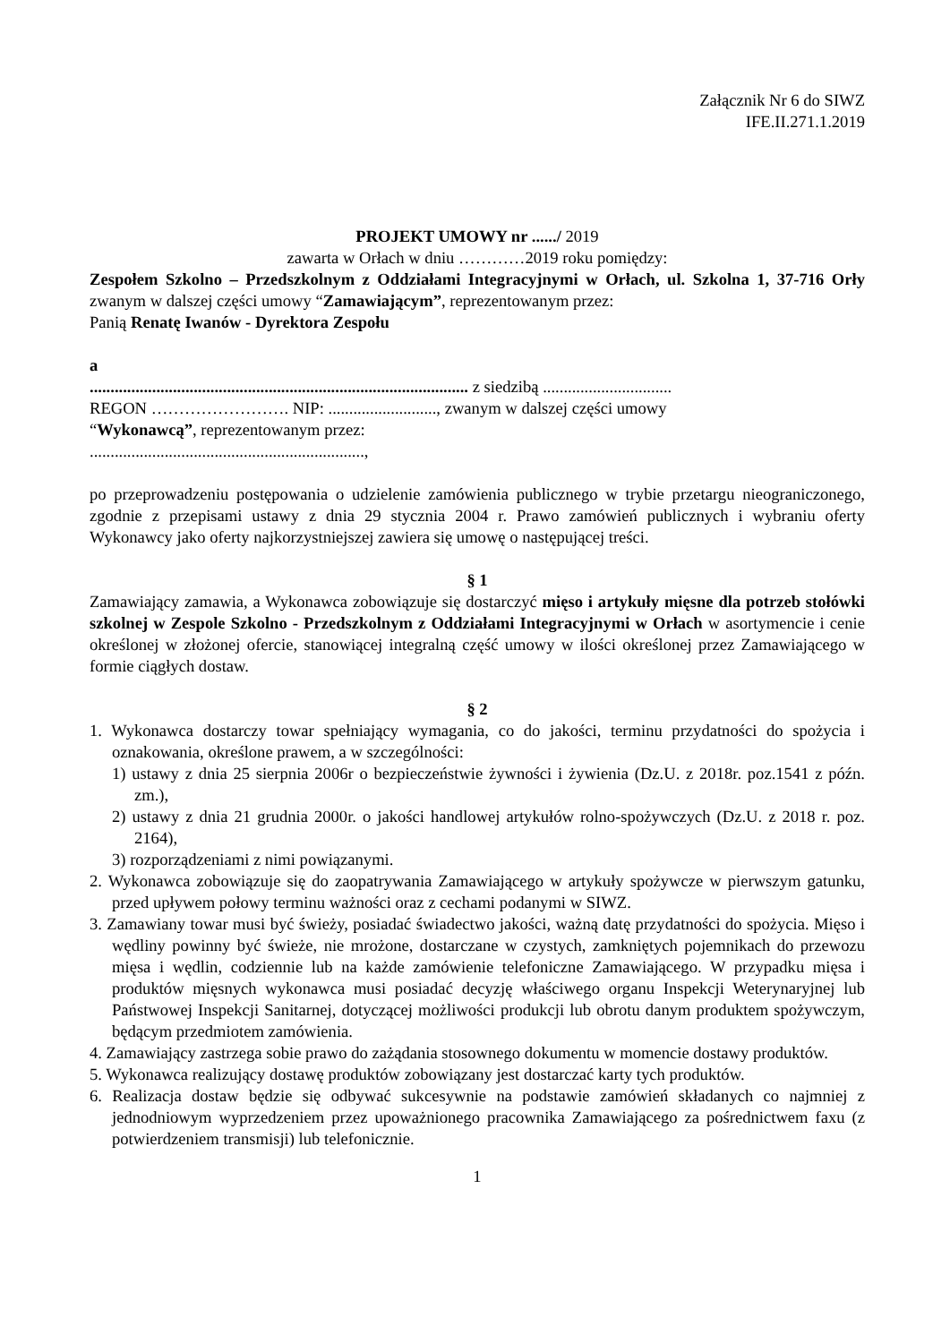Załącznik Nr 6 do SIWZ
IFE.II.271.1.2019
PROJEKT UMOWY nr ....../ 2019
zawarta w Orłach w dniu …………2019 roku pomiędzy:
Zespołem Szkolno – Przedszkolnym z Oddziałami Integracyjnymi w Orłach, ul. Szkolna 1, 37-716 Orły zwanym w dalszej części umowy “Zamawiającym”, reprezentowanym przez:
Panią Renatę Iwanów - Dyrektora Zespołu
a
........................................................................................... z siedzibą ...............................
REGON ……………………. NIP: .........................., zwanym w dalszej części umowy
“Wykonawcą”, reprezentowanym przez:
..................................................................,
po przeprowadzeniu postępowania o udzielenie zamówienia publicznego w trybie przetargu nieograniczonego, zgodnie z przepisami ustawy z dnia 29 stycznia 2004 r. Prawo zamówień publicznych i wybraniu oferty Wykonawcy jako oferty najkorzystniejszej zawiera się umowę o następującej treści.
§ 1
Zamawiający zamawia, a Wykonawca zobowiązuje się dostarczyć mięso i artykuły mięsne dla potrzeb stołówki szkolnej w Zespole Szkolno - Przedszkolnym z Oddziałami Integracyjnymi w Orłach w asortymencie i cenie określonej w złożonej ofercie, stanowiącej integralną część umowy w ilości określonej przez Zamawiającego w formie ciągłych dostaw.
§ 2
1. Wykonawca dostarczy towar spełniający wymagania, co do jakości, terminu przydatności do spożycia i oznakowania, określone prawem, a w szczególności:
1) ustawy z dnia 25 sierpnia 2006r o bezpieczeństwie żywności i żywienia (Dz.U. z 2018r. poz.1541 z późn. zm.),
2) ustawy z dnia 21 grudnia 2000r. o jakości handlowej artykułów rolno-spożywczych (Dz.U. z 2018 r. poz. 2164),
3) rozporządzeniami z nimi powiązanymi.
2. Wykonawca zobowiązuje się do zaopatrywania Zamawiającego w artykuły spożywcze w pierwszym gatunku, przed upływem połowy terminu ważności oraz z cechami podanymi w SIWZ.
3. Zamawiany towar musi być świeży, posiadać świadectwo jakości, ważną datę przydatności do spożycia. Mięso i wędliny powinny być świeże, nie mrożone, dostarczane w czystych, zamkniętych pojemnikach do przewozu mięsa i wędlin, codziennie lub na każde zamówienie telefoniczne Zamawiającego. W przypadku mięsa i produktów mięsnych wykonawca musi posiadać decyzję właściwego organu Inspekcji Weterynaryjnej lub Państwowej Inspekcji Sanitarnej, dotyczącej możliwości produkcji lub obrotu danym produktem spożywczym, będącym przedmiotem zamówienia.
4. Zamawiający zastrzega sobie prawo do zażądania stosownego dokumentu w momencie dostawy produktów.
5. Wykonawca realizujący dostawę produktów zobowiązany jest dostarczać karty tych produktów.
6. Realizacja dostaw będzie się odbywać sukcesywnie na podstawie zamówień składanych co najmniej z jednodniowym wyprzedzeniem przez upoważnionego pracownika Zamawiającego za pośrednictwem faxu (z potwierdzeniem transmisji) lub telefonicznie.
1